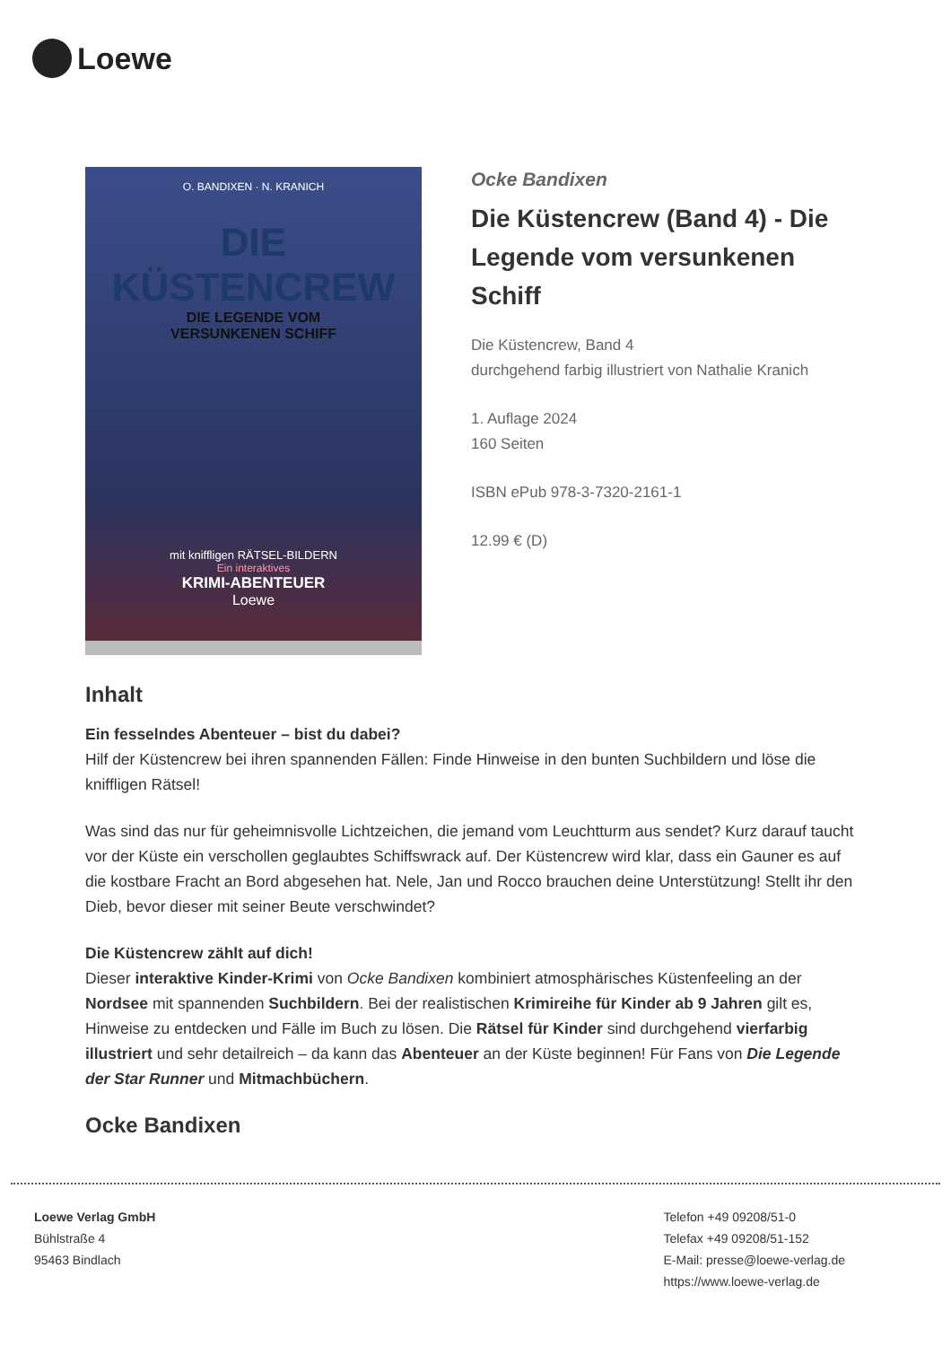Loewe
O. BANDIXEN · N. KRANICH
DIE
KÜSTENCREW
DIE LEGENDE VOM
VERSUNKENEN SCHIFF
mit kniffligen RÄTSEL-BILDERN
Ein interaktives
KRIMI-ABENTEUER
Loewe
Ocke Bandixen
Die Küstencrew (Band 4) - Die Legende vom versunkenen Schiff
Die Küstencrew, Band 4
durchgehend farbig illustriert von Nathalie Kranich
1. Auflage 2024
160 Seiten
ISBN ePub 978-3-7320-2161-1
12.99 € (D)
Inhalt
Ein fesselndes Abenteuer – bist du dabei?
Hilf der Küstencrew bei ihren spannenden Fällen: Finde Hinweise in den bunten Suchbildern und löse die kniffligen Rätsel!
Was sind das nur für geheimnisvolle Lichtzeichen, die jemand vom Leuchtturm aus sendet? Kurz darauf taucht vor der Küste ein verschollen geglaubtes Schiffswrack auf. Der Küstencrew wird klar, dass ein Gauner es auf die kostbare Fracht an Bord abgesehen hat. Nele, Jan und Rocco brauchen deine Unterstützung! Stellt ihr den Dieb, bevor dieser mit seiner Beute verschwindet?
Die Küstencrew zählt auf dich!
Dieser interaktive Kinder-Krimi von Ocke Bandixen kombiniert atmosphärisches Küstenfeeling an der Nordsee mit spannenden Suchbildern. Bei der realistischen Krimireihe für Kinder ab 9 Jahren gilt es, Hinweise zu entdecken und Fälle im Buch zu lösen. Die Rätsel für Kinder sind durchgehend vierfarbig illustriert und sehr detailreich – da kann das Abenteuer an der Küste beginnen! Für Fans von Die Legende der Star Runner und Mitmachbüchern.
Ocke Bandixen
Loewe Verlag GmbH
Bühlstraße 4
95463 Bindlach
Telefon +49 09208/51-0
Telefax +49 09208/51-152
E-Mail: presse@loewe-verlag.de
https://www.loewe-verlag.de